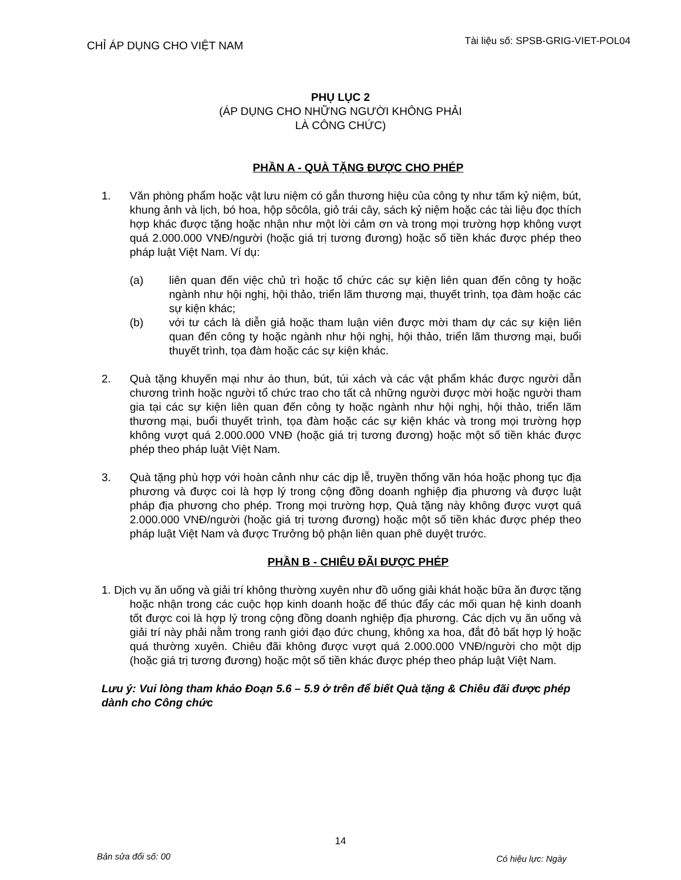CHỈ ÁP DỤNG CHO VIỆT NAM
Tài liệu số: SPSB-GRIG-VIET-POL04
PHỤ LỤC 2
(ÁP DỤNG CHO NHỮNG NGƯỜI KHÔNG PHẢI
LÀ CÔNG CHỨC)
PHẦN A - QUÀ TẶNG ĐƯỢC CHO PHÉP
1. Văn phòng phẩm hoặc vật lưu niệm có gắn thương hiệu của công ty như tấm kỷ niệm, bút, khung ảnh và lịch, bó hoa, hộp sôcôla, giỏ trái cây, sách kỷ niệm hoặc các tài liệu đọc thích hợp khác được tặng hoặc nhận như một lời cảm ơn và trong mọi trường hợp không vượt quá 2.000.000 VNĐ/người (hoặc giá trị tương đương) hoặc số tiền khác được phép theo pháp luật Việt Nam. Ví dụ:
(a) liên quan đến việc chủ trì hoặc tổ chức các sự kiện liên quan đến công ty hoặc ngành như hội nghị, hội thảo, triển lãm thương mại, thuyết trình, tọa đàm hoặc các sự kiện khác;
(b) với tư cách là diễn giả hoặc tham luận viên được mời tham dự các sự kiện liên quan đến công ty hoặc ngành như hội nghị, hội thảo, triển lãm thương mại, buổi thuyết trình, tọa đàm hoặc các sự kiện khác.
2. Quà tặng khuyến mại như áo thun, bút, túi xách và các vật phẩm khác được người dẫn chương trình hoặc người tổ chức trao cho tất cả những người được mời hoặc người tham gia tại các sự kiện liên quan đến công ty hoặc ngành như hội nghị, hội thảo, triển lãm thương mại, buổi thuyết trình, tọa đàm hoặc các sự kiện khác và trong mọi trường hợp không vượt quá 2.000.000 VNĐ (hoặc giá trị tương đương) hoặc một số tiền khác được phép theo pháp luật Việt Nam.
3. Quà tặng phù hợp với hoàn cảnh như các dịp lễ, truyền thống văn hóa hoặc phong tục địa phương và được coi là hợp lý trong cộng đồng doanh nghiệp địa phương và được luật pháp địa phương cho phép. Trong mọi trường hợp, Quà tặng này không được vượt quá 2.000.000 VNĐ/người (hoặc giá trị tương đương) hoặc một số tiền khác được phép theo pháp luật Việt Nam và được Trưởng bộ phận liên quan phê duyệt trước.
PHẦN B - CHIÊU ĐÃI ĐƯỢC PHÉP
1. Dịch vụ ăn uống và giải trí không thường xuyên như đồ uống giải khát hoặc bữa ăn được tặng hoặc nhận trong các cuộc họp kinh doanh hoặc để thúc đẩy các mối quan hệ kinh doanh tốt được coi là hợp lý trong cộng đồng doanh nghiệp địa phương. Các dịch vụ ăn uống và giải trí này phải nằm trong ranh giới đạo đức chung, không xa hoa, đắt đỏ bất hợp lý hoặc quá thường xuyên. Chiêu đãi không được vượt quá 2.000.000 VNĐ/người cho một dịp (hoặc giá trị tương đương) hoặc một số tiền khác được phép theo pháp luật Việt Nam.
Lưu ý: Vui lòng tham khảo Đoạn 5.6 – 5.9 ở trên để biết Quà tặng & Chiêu đãi được phép dành cho Công chức
14
Bản sửa đổi số: 00
Có hiệu lực: Ngày